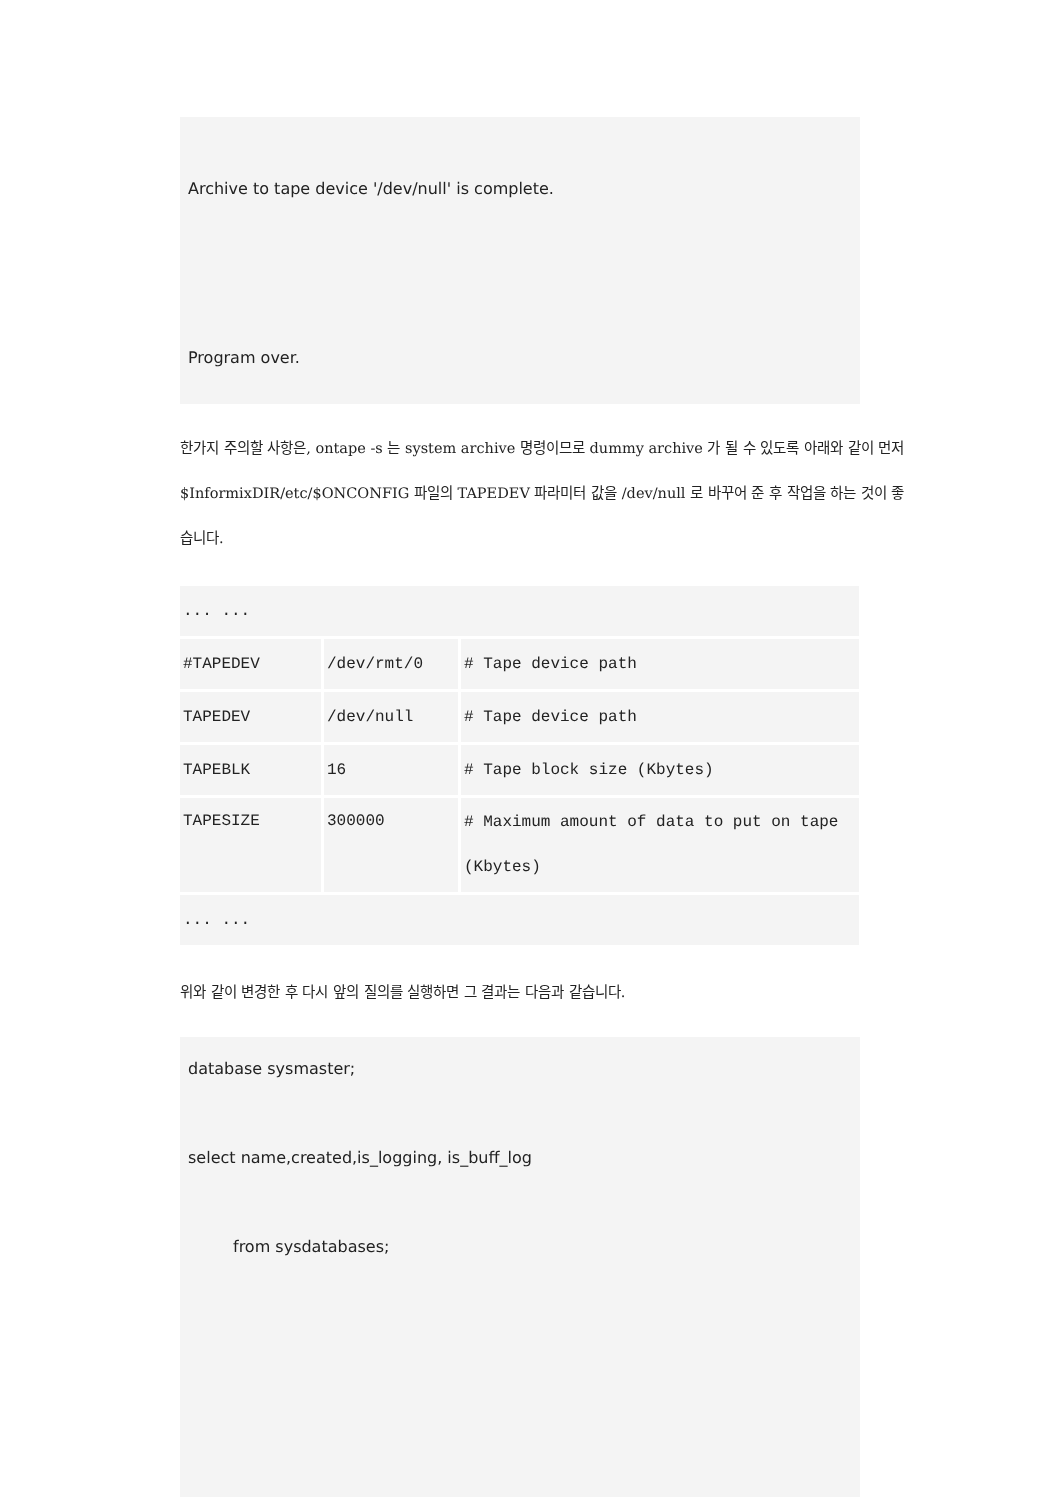Archive to tape device '/dev/null' is complete.
Program over.
한가지 주의할 사항은, ontape -s 는 system archive 명령이므로 dummy archive 가 될 수 있도록 아래와 같이 먼저 $InformixDIR/etc/$ONCONFIG 파일의 TAPEDEV 파라미터 값을 /dev/null 로 바꾸어 준 후 작업을 하는 것이 좋습니다.
| ... ... | | |
| #TAPEDEV | /dev/rmt/0 | # Tape device path |
| TAPEDEV | /dev/null | # Tape device path |
| TAPEBLK | 16 | # Tape block size (Kbytes) |
| TAPESIZE | 300000 | # Maximum amount of data to put on tape (Kbytes) |
| ... ... | | |
위와 같이 변경한 후 다시 앞의 질의를 실행하면 그 결과는 다음과 같습니다.
database sysmaster;
select name,created,is_logging, is_buff_log
from sysdatabases;